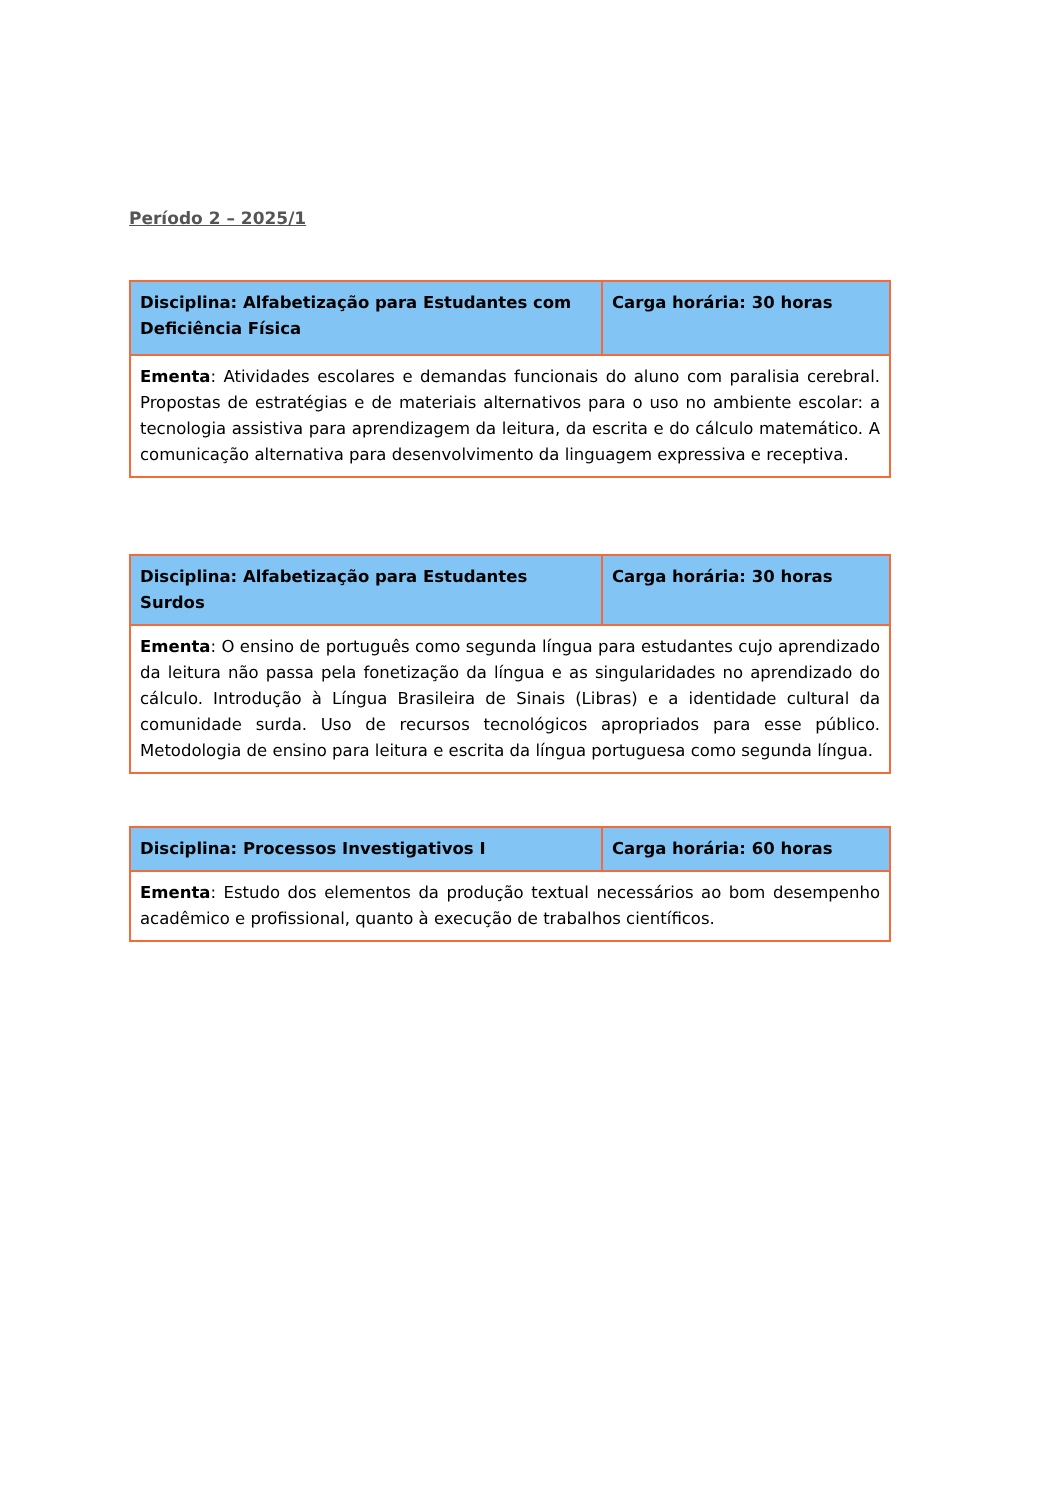Período 2 – 2025/1
| Disciplina: Alfabetização para Estudantes com Deficiência Física | Carga horária: 30 horas |
| Ementa : Atividades escolares e demandas funcionais do aluno com paralisia cerebral. Propostas de estratégias e de materiais alternativos para o uso no ambiente escolar: a tecnologia assistiva para aprendizagem da leitura, da escrita e do cálculo matemático. A comunicação alternativa para desenvolvimento da linguagem expressiva e receptiva. | |
| Disciplina: Alfabetização para Estudantes Surdos | Carga horária: 30 horas |
| Ementa : O ensino de português como segunda língua para estudantes cujo aprendizado da leitura não passa pela fonetização da língua e as singularidades no aprendizado do cálculo. Introdução à Língua Brasileira de Sinais (Libras) e a identidade cultural da comunidade surda. Uso de recursos tecnológicos apropriados para esse público. Metodologia de ensino para leitura e escrita da língua portuguesa como segunda língua. | |
| Disciplina: Processos Investigativos I | Carga horária: 60 horas |
| Ementa : Estudo dos elementos da produção textual necessários ao bom desempenho acadêmico e profissional, quanto à execução de trabalhos científicos. | |